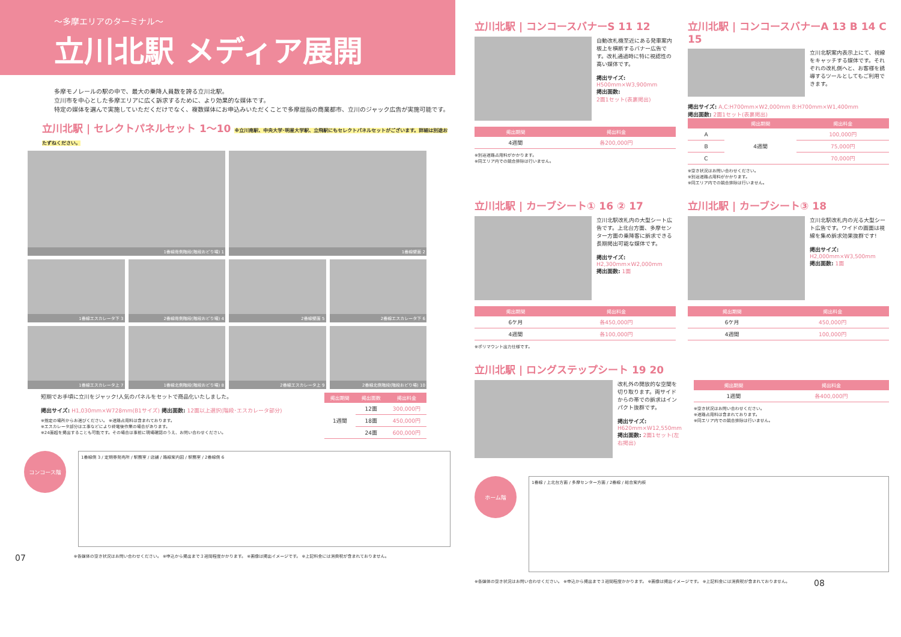～多摩エリアのターミナル～
立川北駅 メディア展開
多摩モノレールの駅の中で、最大の乗降人員数を誇る立川北駅。
立川市を中心とした多摩エリアに広く訴求するために、より効果的な媒体です。
特定の媒体を選んで実施していただくだけでなく、複数媒体にお申込みいただくことで多摩屈指の商業都市、立川のジャック広告が実施可能です。
立川北駅 | セレクトパネルセット 1～10 ※立川南駅、中央大学･明星大学駅、立飛駅にもセレクトパネルセットがございます。詳細は別途おたずねください。
1番線南側階段(階段おどり場) 1
1番線壁面 2
1番線エスカレータ下 3
2番線南側階段(階段おどり場) 4
2番線壁面 5
2番線エスカレータ下 6
1番線エスカレータ上 7
1番線北側階段(階段おどり場) 8
2番線エスカレータ上 9
2番線北側階段(階段おどり場) 10
短期でお手頃に立川をジャック!人気のパネルをセットで商品化いたしました。
掲出サイズ: H1,030mm×W728mm(B1サイズ) 掲出面数: 12面以上選択(階段･エスカレータ部分)
※指定の場所からお選びください。 ※道路占用料は含まれております。
※エスカレータ部分は工事などにより終電後作業の場合があります。
※24面超を掲出することも可能です。その場合は事前に現場確認のうえ、お問い合わせください。
| 掲出期間 | 掲出面数 | 掲出料金 |
| --- | --- | --- |
| 1週間 | 12面 | 300,000円 |
| | 18面 | 450,000円 |
| | 24面 | 600,000円 |
コンコース階
1番線側 3 / 定期券発売所 / 駅務室 / 店舗 / 路線案内図 / 駅務室 / 2番線側 6
07 ※各媒体の空き状況はお問い合わせください。 ※申込から掲出まで３週間程度かかります。 ※画像は掲出イメージです。 ※上記料金には消費税が含まれておりません。
立川北駅 | コンコースバナーS 11 12
自動改札機至近にある発車案内板上を横断するバナー広告です。改札通過時に特に視認性の高い媒体です。
掲出サイズ:
H500mm×W3,900mm
掲出面数:
2面1セット(表裏掲出)
| 掲出期間 | 掲出料金 |
| --- | --- |
| 4週間 | 各200,000円 |
※別途道路占用料がかかります。
※同エリア内での競合排除は行いません。
立川北駅 | コンコースバナーA 13 B 14 C 15
立川北駅案内表示上にて、視線をキャッチする媒体です。それぞれの改札側へと、お客様を誘導するツールとしてもご利用できます。
掲出サイズ: A,C:H700mm×W2,000mm B:H700mm×W1,400mm
掲出面数: 2面1セット(表裏掲出)
| | 掲出期間 | 掲出料金 |
| --- | --- | --- |
| A | 4週間 | 100,000円 |
| B | | 75,000円 |
| C | | 70,000円 |
※空き状況はお問い合わせください。
※別途道路占用料がかかります。
※同エリア内での競合排除は行いません。
立川北駅 | カーブシート① 16 ② 17
立川北駅改札内の大型シート広告です。上北台方面、多摩センター方面の乗降客に訴求できる長期掲出可能な媒体です。
掲出サイズ: H2,300mm×W2,000mm
掲出面数: 1面
| 掲出期間 | 掲出料金 |
| --- | --- |
| 6ケ月 | 各450,000円 |
| 4週間 | 各100,000円 |
※ポリマウント出力仕様です。
立川北駅 | カーブシート③ 18
立川北駅改札内の光る大型シート広告です。ワイドの画面は視線を集め訴求効果抜群です!
掲出サイズ: H2,000mm×W3,500mm
掲出面数: 1面
| 掲出期間 | 掲出料金 |
| --- | --- |
| 6ケ月 | 450,000円 |
| 4週間 | 100,000円 |
立川北駅 | ロングステップシート 19 20
改札外の開放的な空間を切り取ります。両サイドからの帯での訴求はインパクト抜群です。
掲出サイズ: H620mm×W12,550mm
掲出面数: 2面1セット(左右掲出)
| 掲出期間 | 掲出料金 |
| --- | --- |
| 1週間 | 各400,000円 |
※空き状況はお問い合わせください。
※道路占用料は含まれております。
※同エリア内での競合排除は行いません。
ホーム階
1番線 / 上北台方面 / 多摩センター方面 / 2番線 / 総合案内板
※各媒体の空き状況はお問い合わせください。 ※申込から掲出まで３週間程度かかります。 ※画像は掲出イメージです。 ※上記料金には消費税が含まれておりません。 08